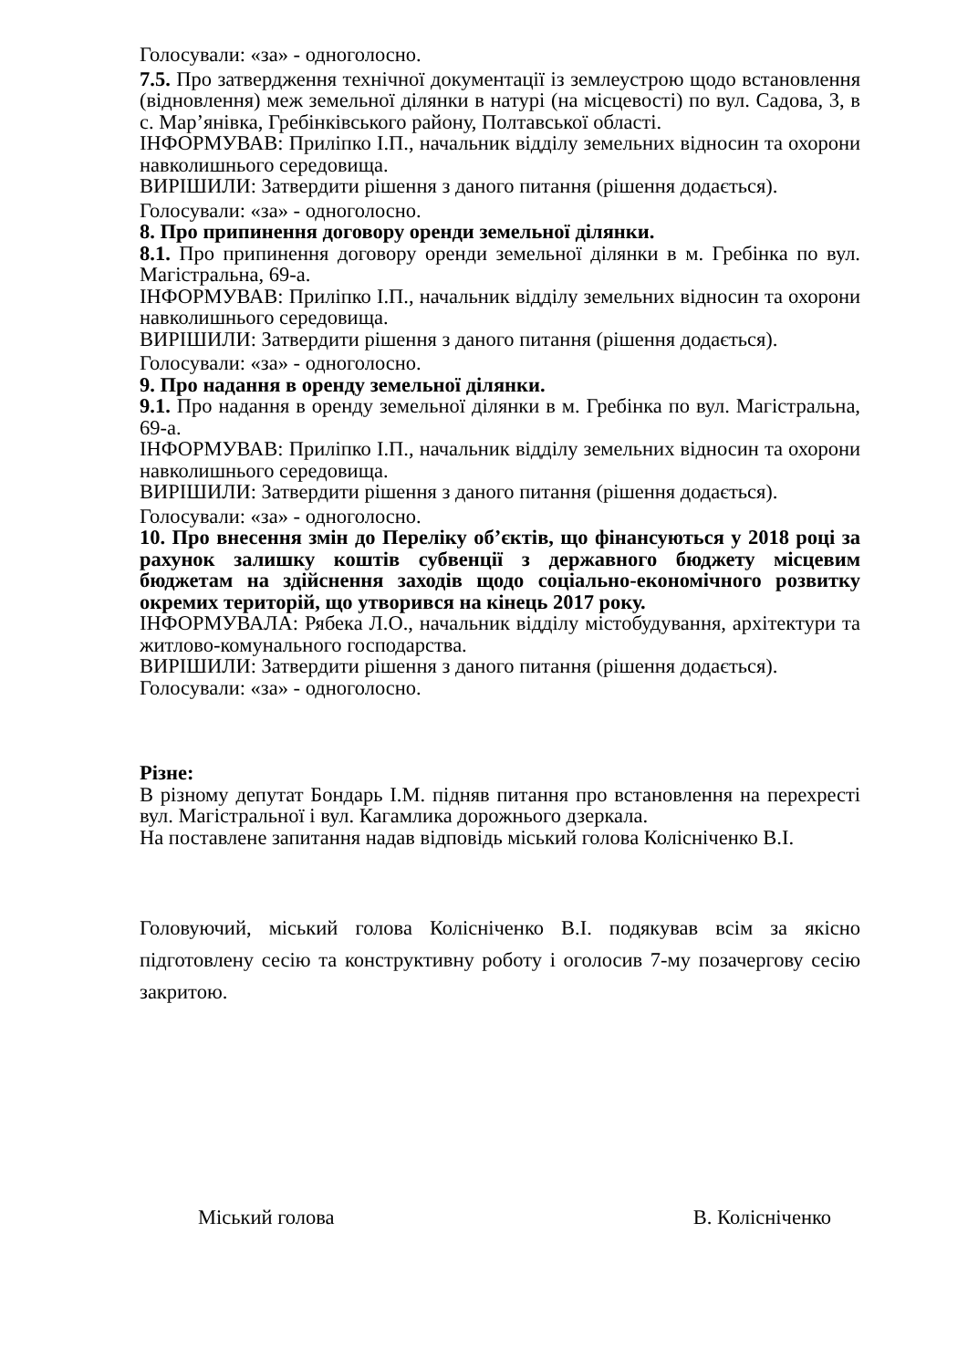Голосували: «за» - одноголосно.
7.5. Про затвердження технічної документації із землеустрою щодо встановлення (відновлення) меж земельної ділянки в натурі (на місцевості) по вул. Садова, 3, в с. Мар’янівка, Гребінківського району, Полтавської області.
ІНФОРМУВАВ: Приліпко І.П., начальник відділу земельних відносин та охорони навколишнього середовища.
ВИРІШИЛИ: Затвердити рішення з даного питання (рішення додається).
Голосували: «за» - одноголосно.
8. Про припинення договору оренди земельної ділянки.
8.1. Про припинення договору оренди земельної ділянки в м. Гребінка по вул. Магістральна, 69-а.
ІНФОРМУВАВ: Приліпко І.П., начальник відділу земельних відносин та охорони навколишнього середовища.
ВИРІШИЛИ: Затвердити рішення з даного питання (рішення додається).
Голосували: «за» - одноголосно.
9. Про надання в оренду земельної ділянки.
9.1. Про надання в оренду земельної ділянки в м. Гребінка по вул. Магістральна, 69-а.
ІНФОРМУВАВ: Приліпко І.П., начальник відділу земельних відносин та охорони навколишнього середовища.
ВИРІШИЛИ: Затвердити рішення з даного питання (рішення додається).
Голосували: «за» - одноголосно.
10. Про внесення змін до Переліку об’єктів, що фінансуються у 2018 році за рахунок залишку коштів субвенції з державного бюджету місцевим бюджетам на здійснення заходів щодо соціально-економічного розвитку окремих територій, що утворився на кінець 2017 року.
ІНФОРМУВАЛА: Рябека Л.О., начальник відділу містобудування, архітектури та житлово-комунального господарства.
ВИРІШИЛИ: Затвердити рішення з даного питання (рішення додається).
Голосували: «за» - одноголосно.
Різне:
В різному депутат Бондарь І.М. підняв питання про встановлення на перехресті вул. Магістральної і вул. Кагамлика дорожнього дзеркала.
На поставлене запитання надав відповідь міський голова Колісніченко В.І.
Головуючий, міський голова Колісніченко В.І. подякував всім за якісно підготовлену сесію та конструктивну роботу і оголосив 7-му позачергову сесію закритою.
Міський голова В. Колісніченко